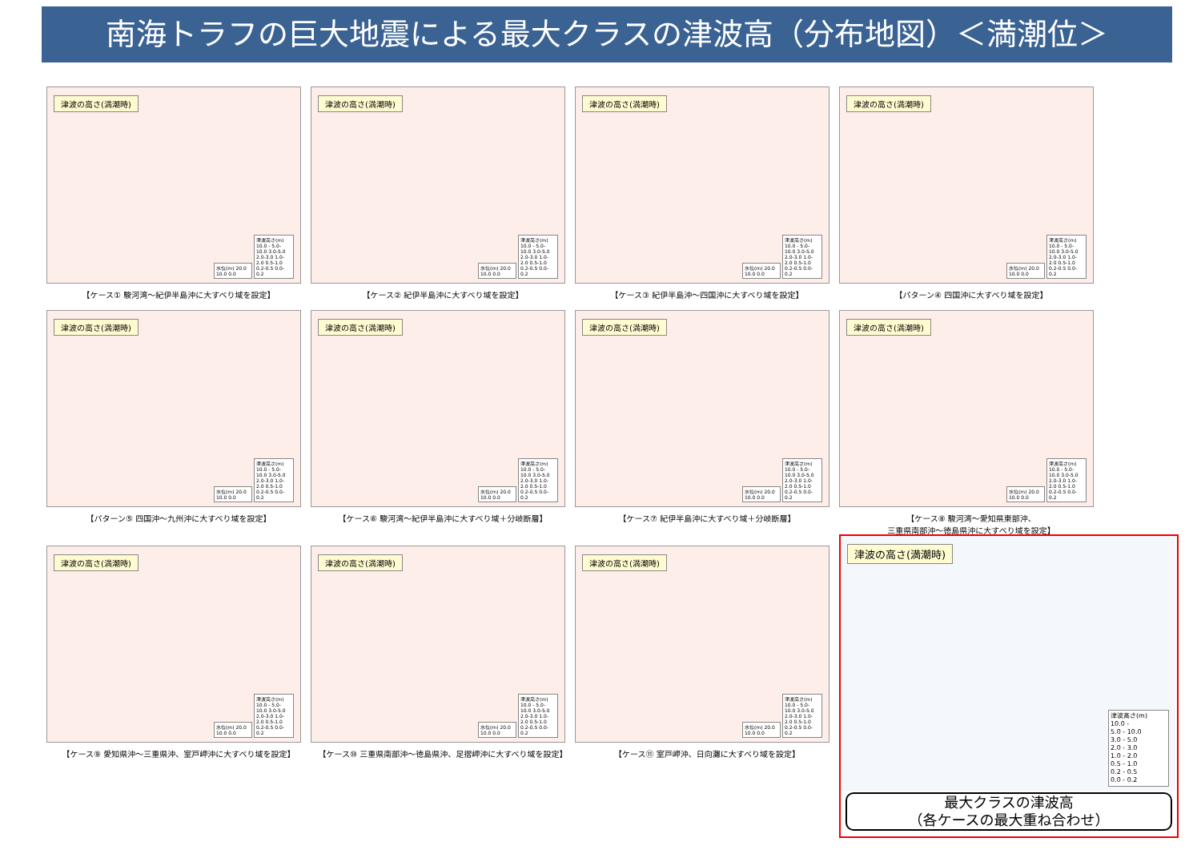南海トラフの巨大地震による最大クラスの津波高（分布地図）＜満潮位＞
津波の高さ(満潮時)
水位(m) 20.0 10.0 0.0
津波高さ(m) 10.0 - 5.0-10.0 3.0-5.0 2.0-3.0 1.0-2.0 0.5-1.0 0.2-0.5 0.0-0.2
【ケース① 駿河湾～紀伊半島沖に大すべり域を設定】
津波の高さ(満潮時)
水位(m) 20.0 10.0 0.0
津波高さ(m) 10.0 - 5.0-10.0 3.0-5.0 2.0-3.0 1.0-2.0 0.5-1.0 0.2-0.5 0.0-0.2
【ケース② 紀伊半島沖に大すべり域を設定】
津波の高さ(満潮時)
水位(m) 20.0 10.0 0.0
津波高さ(m) 10.0 - 5.0-10.0 3.0-5.0 2.0-3.0 1.0-2.0 0.5-1.0 0.2-0.5 0.0-0.2
【ケース③ 紀伊半島沖～四国沖に大すべり域を設定】
津波の高さ(満潮時)
水位(m) 20.0 10.0 0.0
津波高さ(m) 10.0 - 5.0-10.0 3.0-5.0 2.0-3.0 1.0-2.0 0.5-1.0 0.2-0.5 0.0-0.2
【パターン④ 四国沖に大すべり域を設定】
津波の高さ(満潮時)
水位(m) 20.0 10.0 0.0
津波高さ(m) 10.0 - 5.0-10.0 3.0-5.0 2.0-3.0 1.0-2.0 0.5-1.0 0.2-0.5 0.0-0.2
【パターン⑤ 四国沖～九州沖に大すべり域を設定】
津波の高さ(満潮時)
水位(m) 20.0 10.0 0.0
津波高さ(m) 10.0 - 5.0-10.0 3.0-5.0 2.0-3.0 1.0-2.0 0.5-1.0 0.2-0.5 0.0-0.2
【ケース⑥ 駿河湾～紀伊半島沖に大すべり域＋分岐断層】
津波の高さ(満潮時)
水位(m) 20.0 10.0 0.0
津波高さ(m) 10.0 - 5.0-10.0 3.0-5.0 2.0-3.0 1.0-2.0 0.5-1.0 0.2-0.5 0.0-0.2
【ケース⑦ 紀伊半島沖に大すべり域＋分岐断層】
津波の高さ(満潮時)
水位(m) 20.0 10.0 0.0
津波高さ(m) 10.0 - 5.0-10.0 3.0-5.0 2.0-3.0 1.0-2.0 0.5-1.0 0.2-0.5 0.0-0.2
【ケース⑧ 駿河湾～愛知県東部沖、
三重県南部沖～徳島県沖に大すべり域を設定】
津波の高さ(満潮時)
水位(m) 20.0 10.0 0.0
津波高さ(m) 10.0 - 5.0-10.0 3.0-5.0 2.0-3.0 1.0-2.0 0.5-1.0 0.2-0.5 0.0-0.2
【ケース⑨ 愛知県沖～三重県沖、室戸岬沖に大すべり域を設定】
津波の高さ(満潮時)
水位(m) 20.0 10.0 0.0
津波高さ(m) 10.0 - 5.0-10.0 3.0-5.0 2.0-3.0 1.0-2.0 0.5-1.0 0.2-0.5 0.0-0.2
【ケース⑩ 三重県南部沖～徳島県沖、足摺岬沖に大すべり域を設定】
津波の高さ(満潮時)
水位(m) 20.0 10.0 0.0
津波高さ(m) 10.0 - 5.0-10.0 3.0-5.0 2.0-3.0 1.0-2.0 0.5-1.0 0.2-0.5 0.0-0.2
【ケース⑪ 室戸岬沖、日向灘に大すべり域を設定】
津波の高さ(満潮時)
津波高さ(m)
10.0 -
5.0 - 10.0
3.0 - 5.0
2.0 - 3.0
1.0 - 2.0
0.5 - 1.0
0.2 - 0.5
0.0 - 0.2
最大クラスの津波高
（各ケースの最大重ね合わせ）